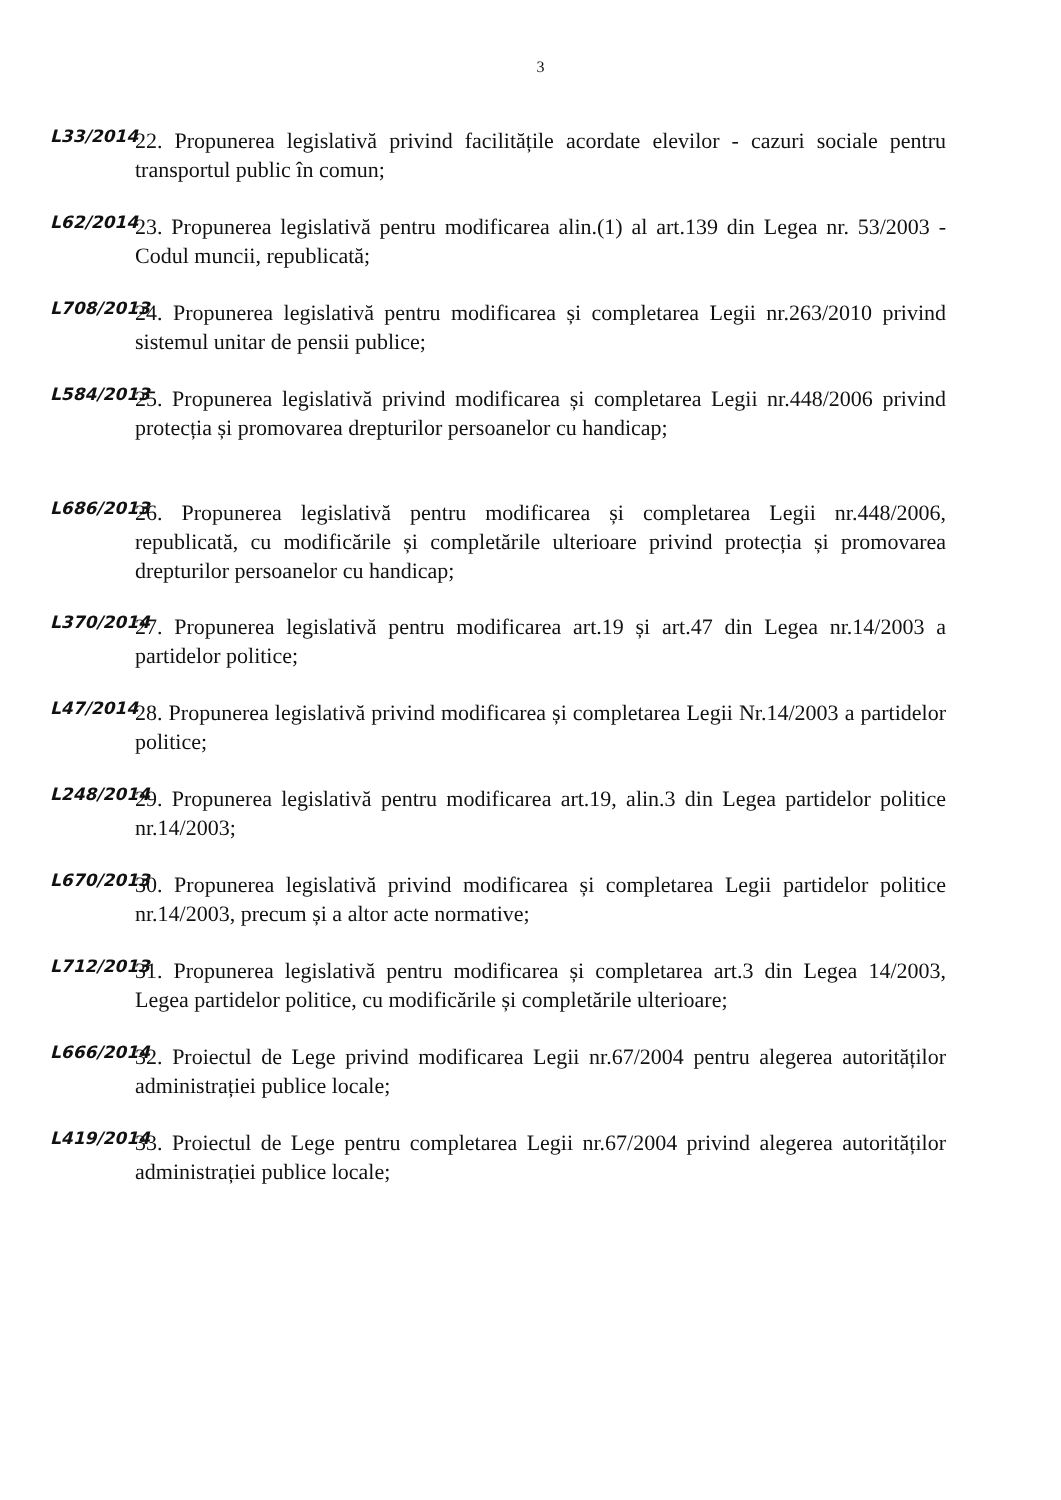3
L33/2014
22. Propunerea legislativă privind facilitățile acordate elevilor - cazuri sociale pentru transportul public în comun;
L62/2014
23. Propunerea legislativă pentru modificarea alin.(1) al art.139 din Legea nr. 53/2003 - Codul muncii, republicată;
L708/2013
24. Propunerea legislativă pentru modificarea și completarea Legii nr.263/2010 privind sistemul unitar de pensii publice;
L584/2013
25. Propunerea legislativă privind modificarea și completarea Legii nr.448/2006 privind protecția și promovarea drepturilor persoanelor cu handicap;
L686/2013
26. Propunerea legislativă pentru modificarea și completarea Legii nr.448/2006, republicată, cu modificările și completările ulterioare privind protecția și promovarea drepturilor persoanelor cu handicap;
L370/2014
27. Propunerea legislativă pentru modificarea art.19 și art.47 din Legea nr.14/2003 a partidelor politice;
L47/2014
28. Propunerea legislativă privind modificarea și completarea Legii Nr.14/2003 a partidelor politice;
L248/2014
29. Propunerea legislativă pentru modificarea art.19, alin.3 din Legea partidelor politice nr.14/2003;
L670/2013
30. Propunerea legislativă privind modificarea și completarea Legii partidelor politice nr.14/2003, precum și a altor acte normative;
L712/2013
31. Propunerea legislativă pentru modificarea și completarea art.3 din Legea 14/2003, Legea partidelor politice, cu modificările și completările ulterioare;
L666/2014
32. Proiectul de Lege privind modificarea Legii nr.67/2004 pentru alegerea autorităților administrației publice locale;
L419/2014
33. Proiectul de Lege pentru completarea Legii nr.67/2004 privind alegerea autorităților administrației publice locale;